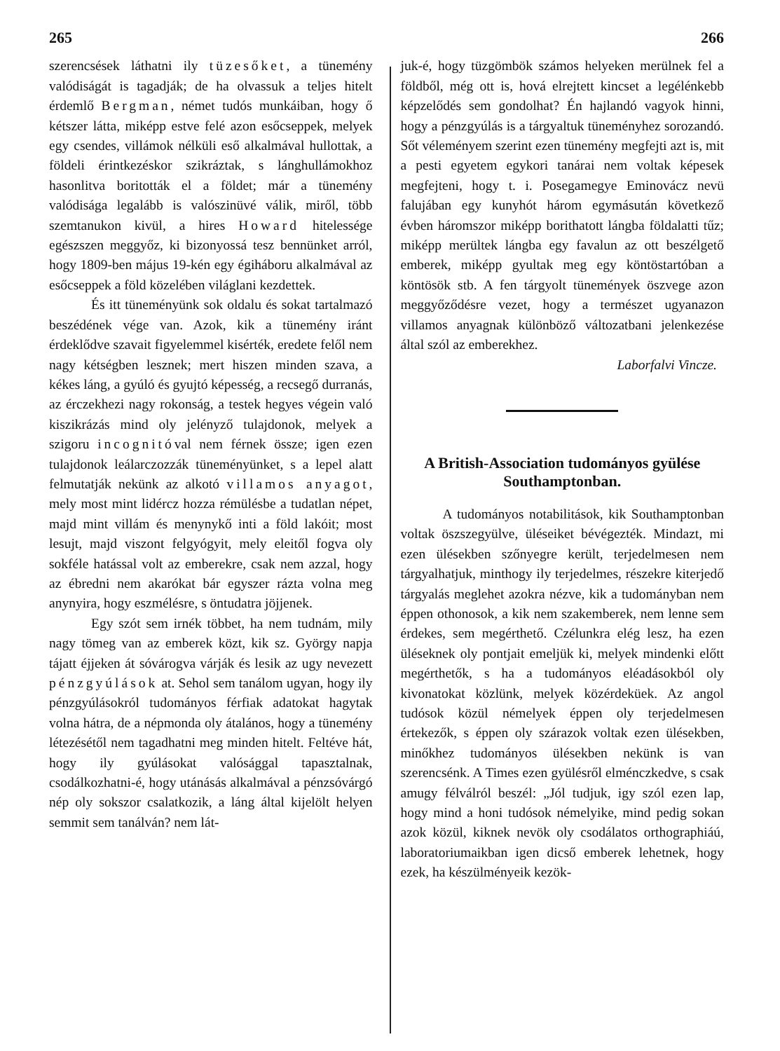265 266
szerencsések láthatni ily tüzesőket, a tünemény valódiságát is tagadják; de ha olvassuk a teljes hitelt érdemlő Bergman, német tudós munkáiban, hogy ő kétszer látta, miképp estve felé azon esőcseppek, melyek egy csendes, villámok nélküli eső alkalmával hullottak, a földeli érintkezéskor szikráztak, s lánghullámokhoz hasonlitva boritották el a földet; már a tünemény valódisága legalább is valószinüvé válik, miről, több szemtanukon kivül, a hires Howard hitelessége egészszen meggyőz, ki bizonyossá tesz bennünket arról, hogy 1809-ben május 19-kén egy égiháboru alkalmával az esőcseppek a föld közelében világlani kezdettek.
És itt tüneményünk sok oldalu és sokat tartalmazó beszédének vége van. Azok, kik a tünemény iránt érdeklődve szavait figyelemmel kisérték, eredete felől nem nagy kétségben lesznek; mert hiszen minden szava, a kékes láng, a gyúló és gyujtó képesség, a recsegő durranás, az érczekhezi nagy rokonság, a testek hegyes végein való kiszikrázás mind oly jelényző tulajdonok, melyek a szigoru incognitóval nem férnek össze; igen ezen tulajdonok leálarczozzák tüneményünket, s a lepel alatt felmutatják nekünk az alkotó villamos anyagot, mely most mint lidércz hozza rémülésbe a tudatlan népet, majd mint villám és menynykő inti a föld lakóit; most lesujt, majd viszont felgyógyit, mely eleitől fogva oly sokféle hatással volt az emberekre, csak nem azzal, hogy az ébredni nem akarókat bár egyszer rázta volna meg anynyira, hogy eszmélésre, s öntudatra jöjjenek.
Egy szót sem irnék többet, ha nem tudnám, mily nagy tömeg van az emberek közt, kik sz. György napja tájatt éjjeken át sóvárogva várják és lesik az ugy nevezett pénzgyúlások at. Sehol sem tanálom ugyan, hogy ily pénzgyúlásokról tudományos férfiak adatokat hagytak volna hátra, de a népmonda oly átalános, hogy a tünemény létezésétől nem tagadhatni meg minden hitelt. Feltéve hát, hogy ily gyúlásokat valósággal tapasztalnak, csodálkozhatni-é, hogy utánásás alkalmával a pénzsóvárgó nép oly sokszor csalatkozik, a láng által kijelölt helyen semmit sem tanálván? nem lát-
juk-é, hogy tüzgömbök számos helyeken merülnek fel a földből, még ott is, hová elrejtett kincset a legélénkebb képzelődés sem gondolhat? Én hajlandó vagyok hinni, hogy a pénzgyúlás is a tárgyaltuk tüneményhez sorozandó. Sőt véleményem szerint ezen tünemény megfejti azt is, mit a pesti egyetem egykori tanárai nem voltak képesek megfejteni, hogy t. i. Posegamegye Eminovácz nevü falujában egy kunyhót három egymásután következő évben háromszor miképp borithatott lángba földalatti tűz; miképp merültek lángba egy favalun az ott beszélgető emberek, miképp gyultak meg egy köntöstartóban a köntösök stb. A fen tárgyolt tünemények öszvege azon meggyőződésre vezet, hogy a természet ugyanazon villamos anyagnak különböző változatbani jelenkezése által szól az emberekhez.
Laborfalvi Vincze.
A British-Association tudományos gyülése Southamptonban.
A tudományos notabilitások, kik Southamptonban voltak öszszegyülve, üléseiket bévégezték. Mindazt, mi ezen ülésekben szőnyegre került, terjedelmesen nem tárgyalhatjuk, minthogy ily terjedelmes, részekre kiterjedő tárgyalás meglehet azokra nézve, kik a tudományban nem éppen othonosok, a kik nem szakemberek, nem lenne sem érdekes, sem megérthető. Czélunkra elég lesz, ha ezen üléseknek oly pontjait emeljük ki, melyek mindenki előtt megérthetők, s ha a tudományos eléadásokból oly kivonatokat közlünk, melyek közérdeküek. Az angol tudósok közül némelyek éppen oly terjedelmesen értekezők, s éppen oly szárazok voltak ezen ülésekben, minőkhez tudományos ülésekben nekünk is van szerencsénk. A Times ezen gyülésről elménczkedve, s csak amugy félválról beszél: „Jól tudjuk, igy szól ezen lap, hogy mind a honi tudósok némelyike, mind pedig sokan azok közül, kiknek nevök oly csodálatos orthographiáú, laboratoriumaikban igen dicső emberek lehetnek, hogy ezek, ha készülményeik kezök-